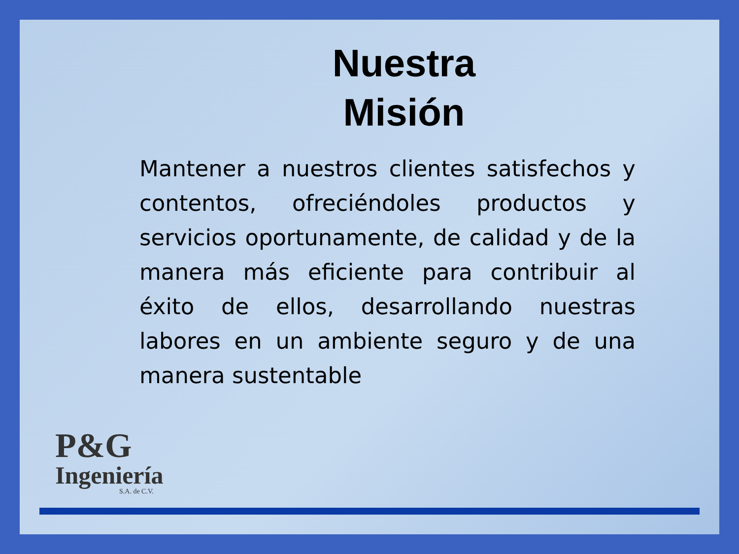Nuestra
Misión
Mantener a nuestros clientes satisfechos y contentos, ofreciéndoles productos y servicios oportunamente, de calidad y de la manera más eficiente para contribuir al éxito de ellos, desarrollando nuestras labores en un ambiente seguro y de una manera sustentable
P&G
Ingeniería
S.A. de C.V.